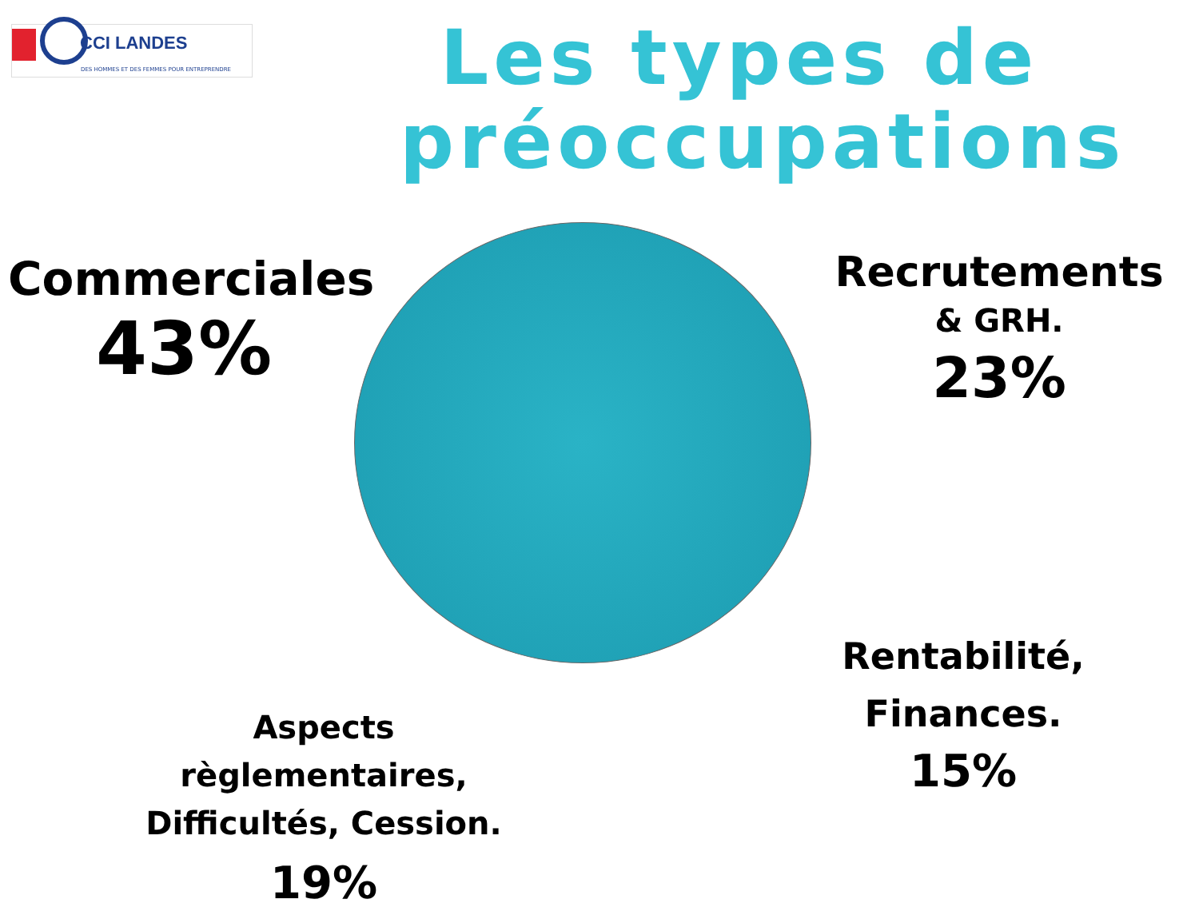CCI LANDES
DES HOMMES ET DES FEMMES POUR ENTREPRENDRE
Les types de préoccupations
Commerciales
43%
Recrutements
& GRH.
23%
Rentabilité,
Finances.
15%
Aspects règlementaires,
Difficultés, Cession.
19%